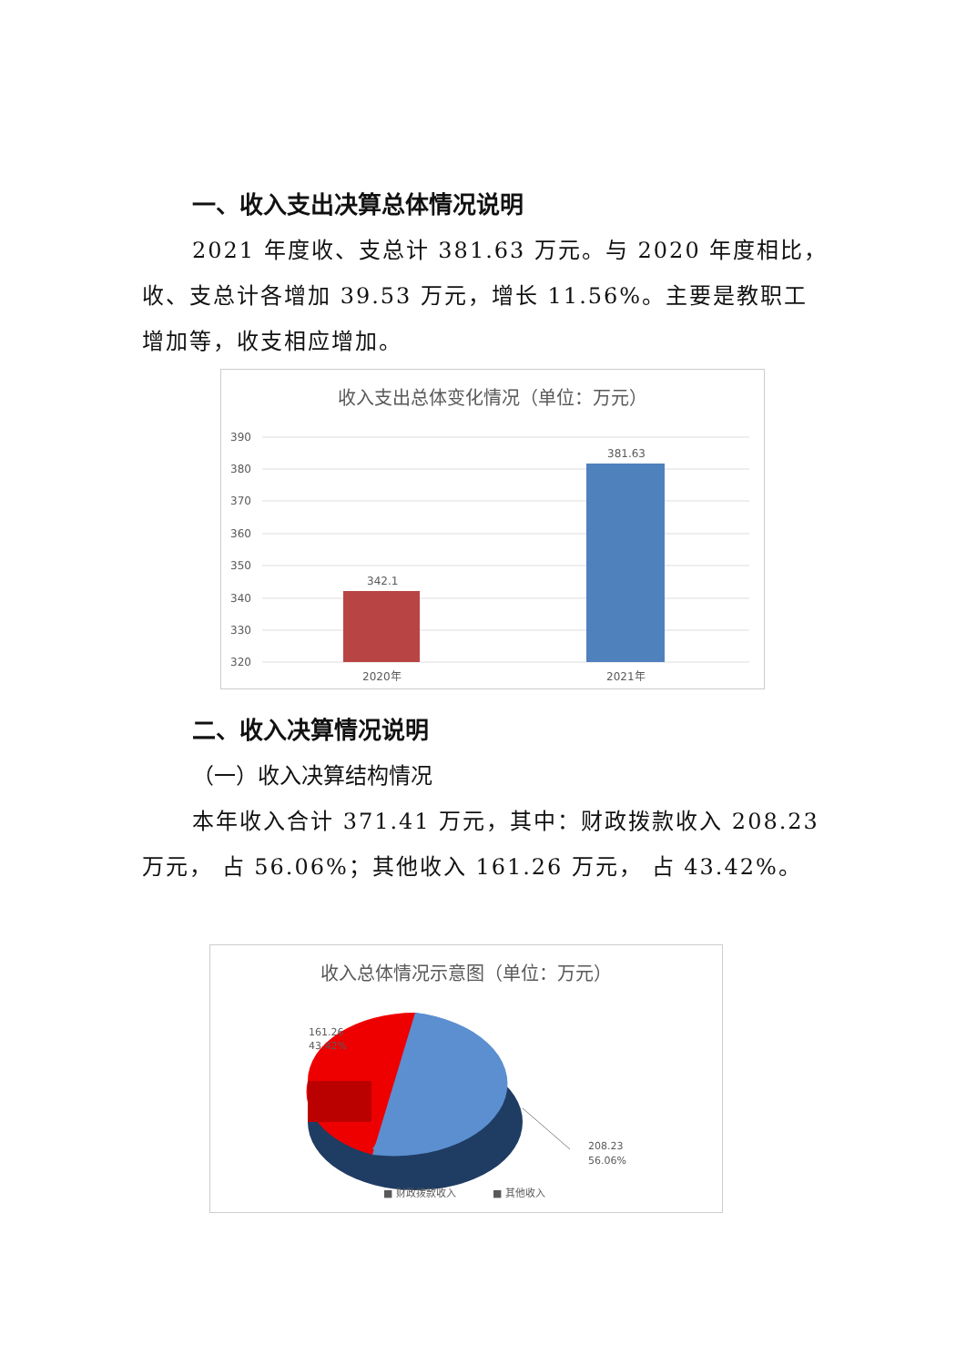一、收入支出决算总体情况说明
2021 年度收、支总计 381.63 万元。与 2020 年度相比，收、支总计各增加 39.53 万元，增长 11.56%。主要是教职工增加等，收支相应增加。
收入支出总体变化情况（单位：万元）
390
380
370
360
350
340
330
320
342.1
381.63
2020年
2021年
二、收入决算情况说明
（一）收入决算结构情况
本年收入合计 371.41 万元，其中：财政拨款收入 208.23 万元， 占 56.06%；其他收入 161.26 万元， 占 43.42%。
收入总体情况示意图（单位：万元）
161.26
43.42%
208.23
56.06%
■ 财政拨款收入
■ 其他收入